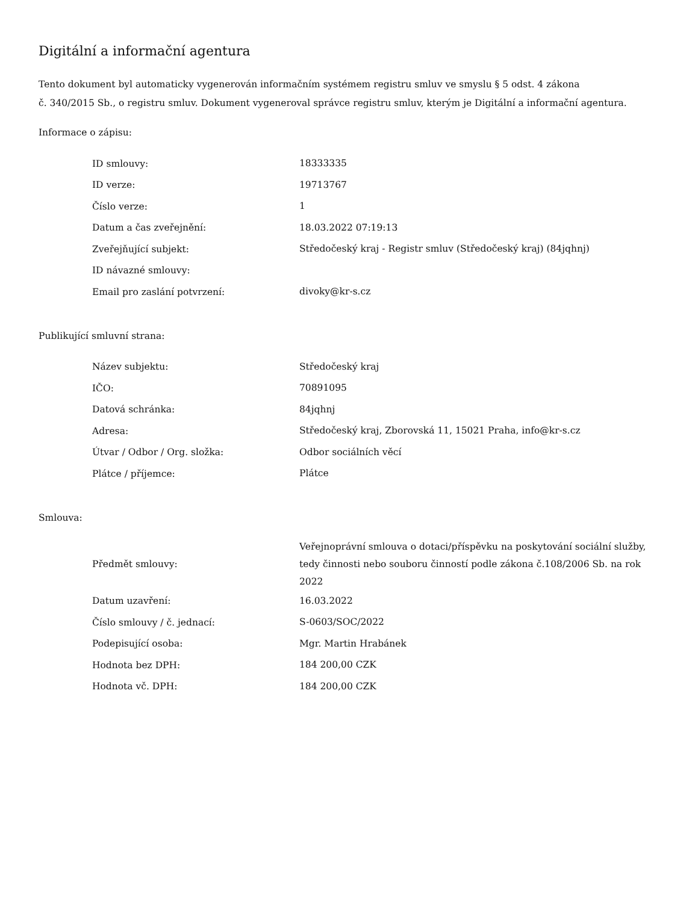Digitální a informační agentura
Tento dokument byl automaticky vygenerován informačním systémem registru smluv ve smyslu § 5 odst. 4 zákona
č. 340/2015 Sb., o registru smluv. Dokument vygeneroval správce registru smluv, kterým je Digitální a informační agentura.
Informace o zápisu:
| ID smlouvy: | 18333335 |
| ID verze: | 19713767 |
| Číslo verze: | 1 |
| Datum a čas zveřejnění: | 18.03.2022 07:19:13 |
| Zveřejňující subjekt: | Středočeský kraj - Registr smluv (Středočeský kraj) (84jqhnj) |
| ID návazné smlouvy: | |
| Email pro zaslání potvrzení: | divoky@kr-s.cz |
Publikující smluvní strana:
| Název subjektu: | Středočeský kraj |
| IČO: | 70891095 |
| Datová schránka: | 84jqhnj |
| Adresa: | Středočeský kraj, Zborovská 11, 15021 Praha, info@kr-s.cz |
| Útvar / Odbor / Org. složka: | Odbor sociálních věcí |
| Plátce / příjemce: | Plátce |
Smlouva:
| Předmět smlouvy: | Veřejnoprávní smlouva o dotaci/příspěvku na poskytování sociální služby, tedy činnosti nebo souboru činností podle zákona č.108/2006 Sb. na rok 2022 |
| Datum uzavření: | 16.03.2022 |
| Číslo smlouvy / č. jednací: | S-0603/SOC/2022 |
| Podepisující osoba: | Mgr. Martin Hrabánek |
| Hodnota bez DPH: | 184 200,00 CZK |
| Hodnota vč. DPH: | 184 200,00 CZK |